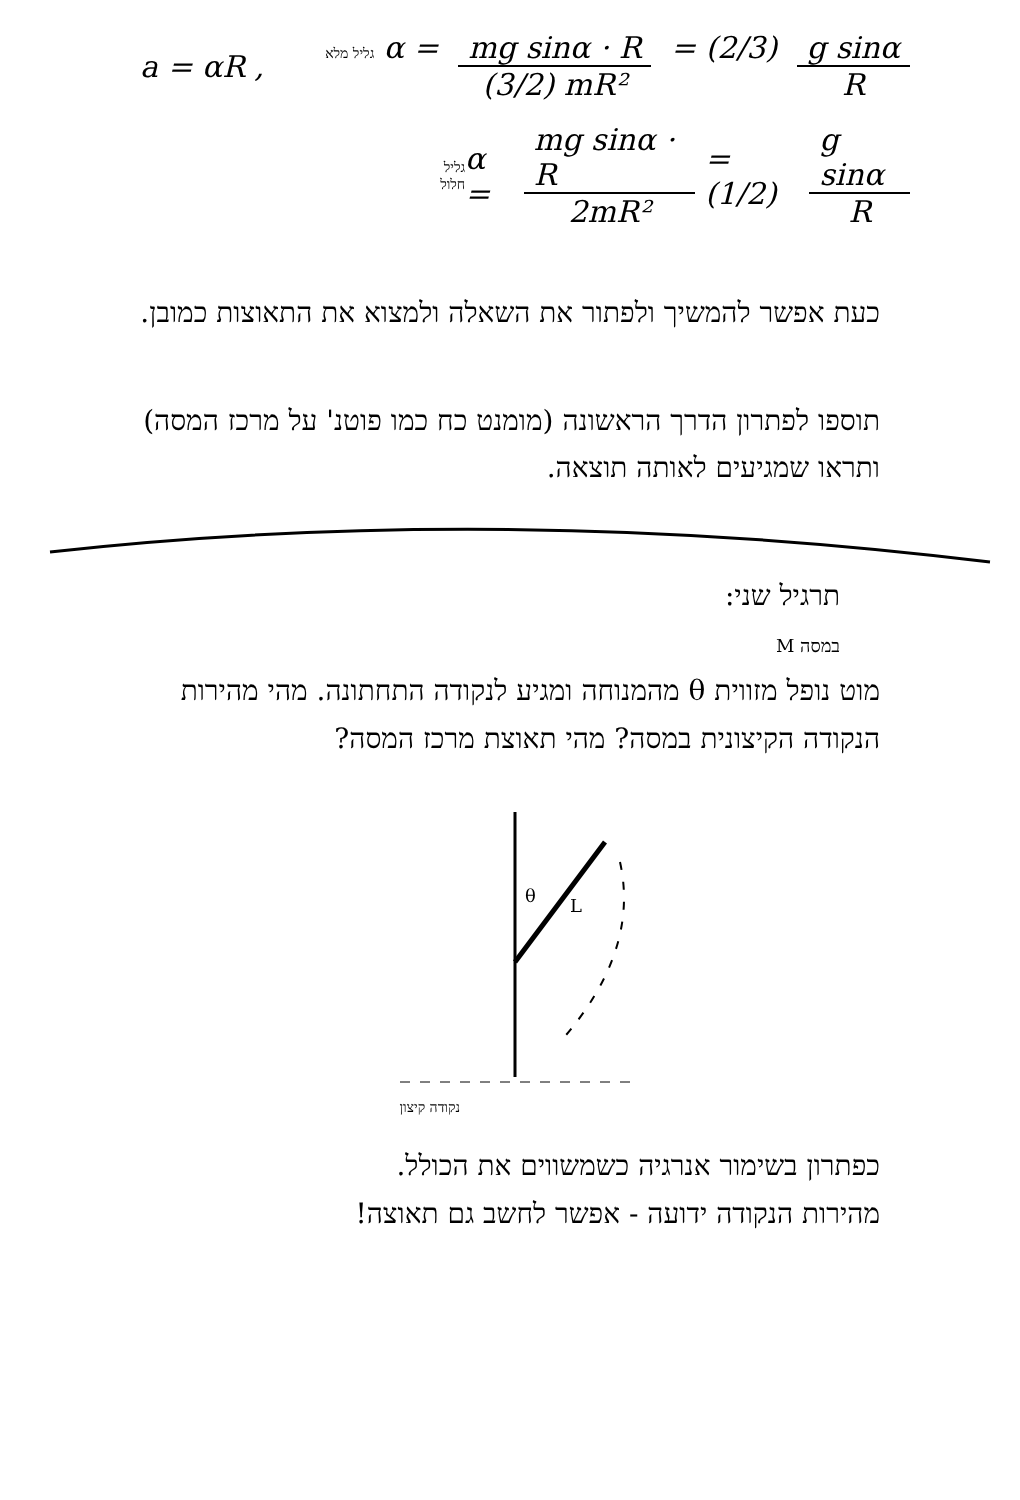a = αR , גליל מלא α = mg sinα · R (3/2) mR² = (2/3) g sinα R
גליל חלול α = mg sinα · R 2mR² = (1/2) g sinα R
כעת אפשר להמשיך ולפתור את השאלה ולמצוא את התאוצות כמובן.
תוספו לפתרון הדרך הראשונה (מומנט כח כמו פוטנ' על מרכז המסה) ותראו שמגיעים לאותה תוצאה.
תרגיל שני:
במסה M
מוט נופל מזווית θ מהמנוחה ומגיע לנקודה התחתונה. מהי מהירות הנקודה הקיצונית במסה? מהי תאוצת מרכז המסה?
θ
L
נקודה קיצון
כפתרון בשימור אנרגיה כשמשווים את הכולל.
מהירות הנקודה ידועה - אפשר לחשב גם תאוצה!